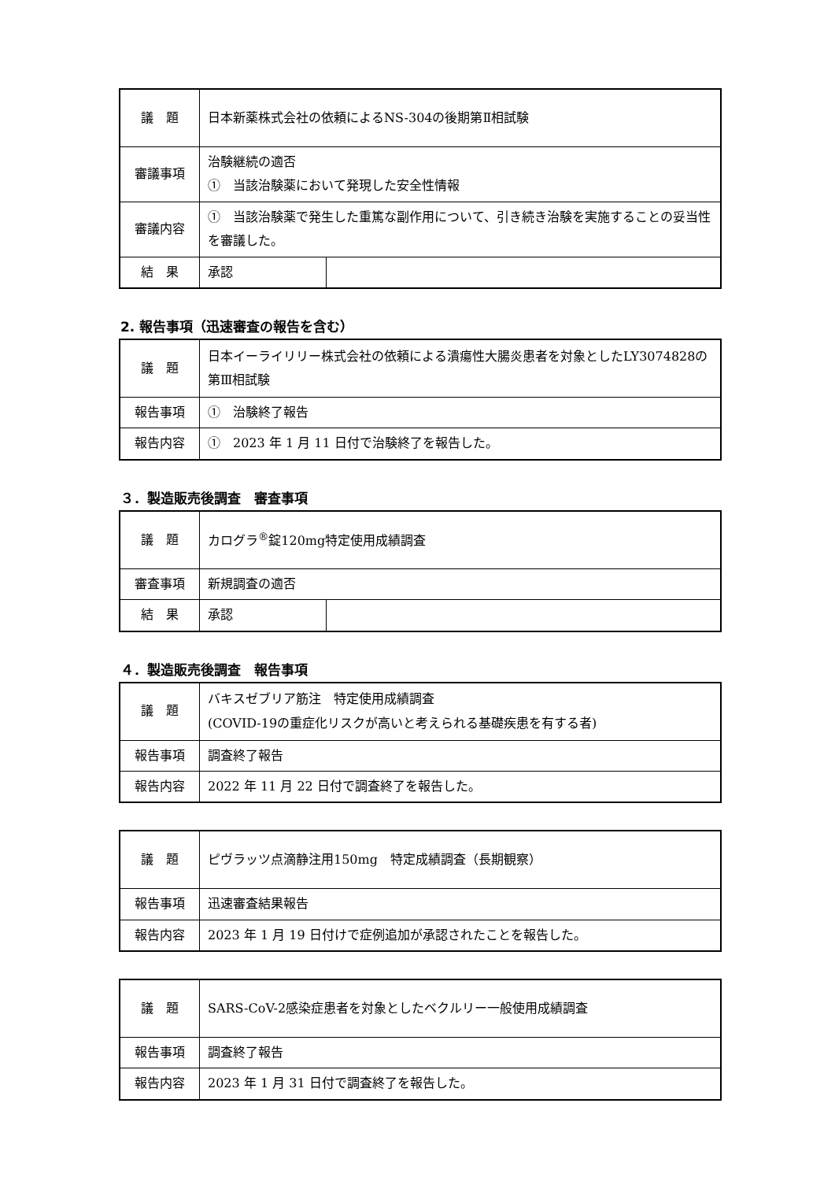| 議 題 | 日本新薬株式会社の依頼によるNS-304の後期第Ⅱ相試験 | |
| 審議事項 | 治験継続の適否 ① 当該治験薬において発現した安全性情報 | |
| 審議内容 | ① 当該治験薬で発生した重篤な副作用について、引き続き治験を実施することの妥当性を審議した。 | |
| 結 果 | 承認 | |
2. 報告事項（迅速審査の報告を含む）
| 議 題 | 日本イーライリリー株式会社の依頼による潰瘍性大腸炎患者を対象としたLY3074828の第Ⅲ相試験 |
| 報告事項 | ① 治験終了報告 |
| 報告内容 | ① 2023 年 1 月 11 日付で治験終了を報告した。 |
３．製造販売後調査　審査事項
| 議 題 | カログラ<sup>®</sup>錠120mg特定使用成績調査 | |
| 審査事項 | 新規調査の適否 | |
| 結 果 | 承認 | |
４．製造販売後調査　報告事項
| 議 題 | バキスゼブリア筋注 特定使用成績調査 (COVID-19の重症化リスクが高いと考えられる基礎疾患を有する者) |
| 報告事項 | 調査終了報告 |
| 報告内容 | 2022 年 11 月 22 日付で調査終了を報告した。 |
| 議 題 | ピヴラッツ点滴静注用150mg 特定成績調査（長期観察） |
| 報告事項 | 迅速審査結果報告 |
| 報告内容 | 2023 年 1 月 19 日付けで症例追加が承認されたことを報告した。 |
| 議 題 | SARS-CoV-2感染症患者を対象としたベクルリー一般使用成績調査 |
| 報告事項 | 調査終了報告 |
| 報告内容 | 2023 年 1 月 31 日付で調査終了を報告した。 |